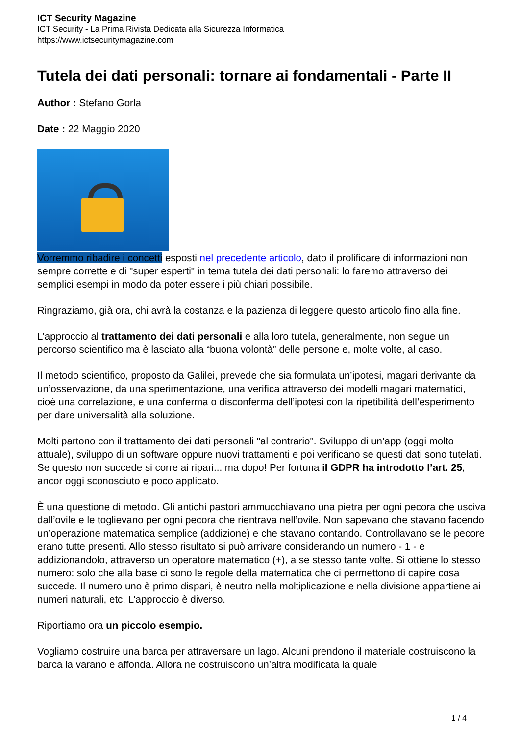ICT Security Magazine
ICT Security - La Prima Rivista Dedicata alla Sicurezza Informatica
https://www.ictsecuritymagazine.com
Tutela dei dati personali: tornare ai fondamentali - Parte II
Author : Stefano Gorla
Date : 22 Maggio 2020
Vorremmo ribadire i concetti esposti nel precedente articolo, dato il prolificare di informazioni non sempre corrette e di "super esperti" in tema tutela dei dati personali: lo faremo attraverso dei semplici esempi in modo da poter essere i più chiari possibile.
Ringraziamo, già ora, chi avrà la costanza e la pazienza di leggere questo articolo fino alla fine.
L’approccio al trattamento dei dati personali e alla loro tutela, generalmente, non segue un percorso scientifico ma è lasciato alla “buona volontà” delle persone e, molte volte, al caso.
Il metodo scientifico, proposto da Galilei, prevede che sia formulata un’ipotesi, magari derivante da un’osservazione, da una sperimentazione, una verifica attraverso dei modelli magari matematici, cioè una correlazione, e una conferma o disconferma dell’ipotesi con la ripetibilità dell’esperimento per dare universalità alla soluzione.
Molti partono con il trattamento dei dati personali "al contrario". Sviluppo di un’app (oggi molto attuale), sviluppo di un software oppure nuovi trattamenti e poi verificano se questi dati sono tutelati. Se questo non succede si corre ai ripari... ma dopo! Per fortuna il GDPR ha introdotto l’art. 25, ancor oggi sconosciuto e poco applicato.
È una questione di metodo. Gli antichi pastori ammucchiavano una pietra per ogni pecora che usciva dall’ovile e le toglievano per ogni pecora che rientrava nell’ovile. Non sapevano che stavano facendo un’operazione matematica semplice (addizione) e che stavano contando. Controllavano se le pecore erano tutte presenti. Allo stesso risultato si può arrivare considerando un numero - 1 - e addizionandolo, attraverso un operatore matematico (+), a se stesso tante volte. Si ottiene lo stesso numero: solo che alla base ci sono le regole della matematica che ci permettono di capire cosa succede. Il numero uno è primo dispari, è neutro nella moltiplicazione e nella divisione appartiene ai numeri naturali, etc. L’approccio è diverso.
Riportiamo ora un piccolo esempio.
Vogliamo costruire una barca per attraversare un lago. Alcuni prendono il materiale costruiscono la barca la varano e affonda. Allora ne costruiscono un’altra modificata la quale
1 / 4